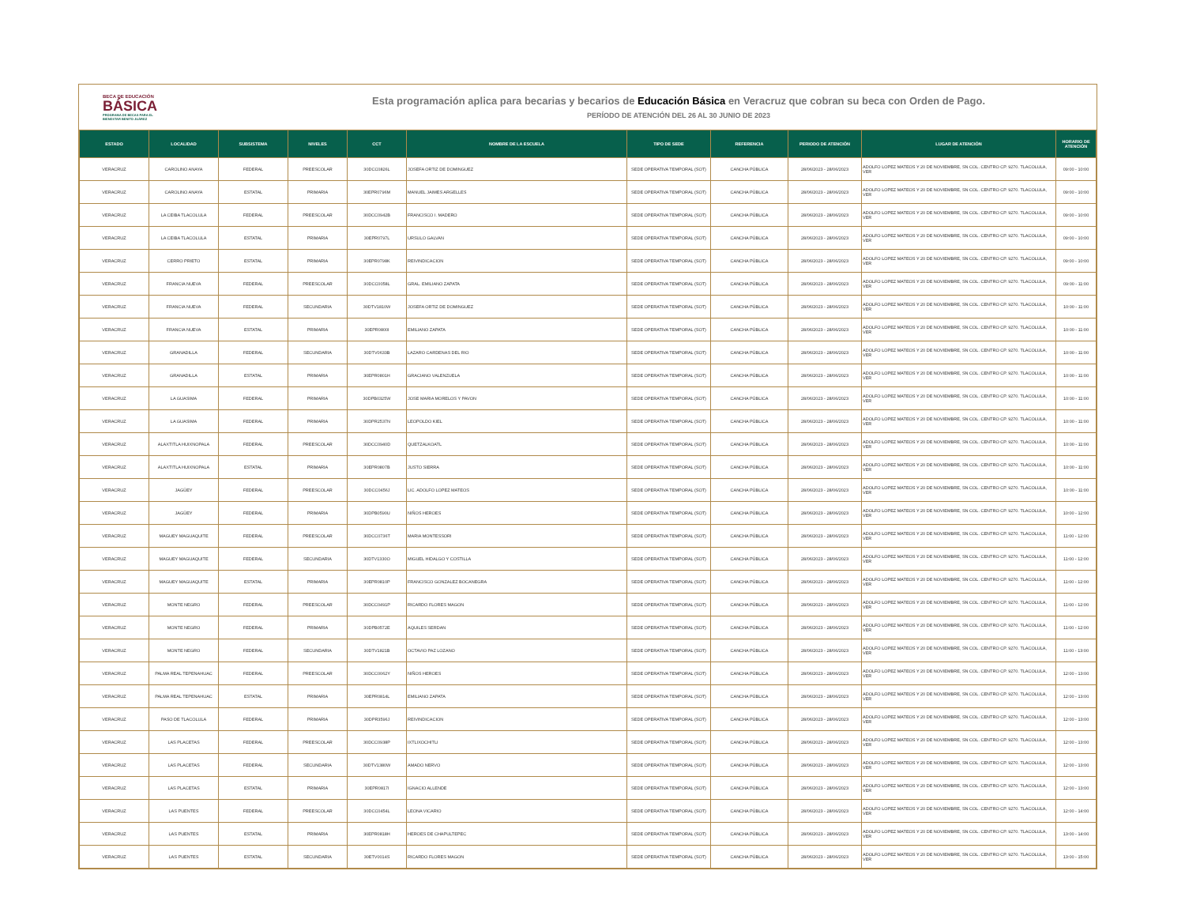BECA DE EDUCACIÓN
BÁSICA
PROGRAMA DE BECAS PARA EL
BIENESTAR BENITO JUÁREZ
Esta programación aplica para becarias y becarios de Educación Básica en Veracruz que cobran su beca con Orden de Pago.
PERÍODO DE ATENCIÓN DEL 26 AL 30 JUNIO DE 2023
| ESTADO | LOCALIDAD | SUBSISTEMA | NIVELES | CCT | NOMBRE DE LA ESCUELA | TIPO DE SEDE | REFERENCIA | PERIODO DE ATENCIÓN | LUGAR DE ATENCIÓN | HORARIO DE ATENCIÓN |
| --- | --- | --- | --- | --- | --- | --- | --- | --- | --- | --- |
| VERACRUZ | CAROLINO ANAYA | FEDERAL | PREESCOLAR | 30DCC0826L | JOSEFA ORTIZ DE DOMINGUEZ | SEDE OPERATIVA TEMPORAL (SOT) | CANCHA PÚBLICA | 28/06/2023 - 28/06/2023 | ADOLFO LOPEZ MATEOS Y 20 DE NOVIEMBRE, SN COL. CENTRO CP. 9270. TLACOLULA, VER | 09:00 - 10:00 |
| VERACRUZ | CAROLINO ANAYA | ESTATAL | PRIMARIA | 30EPR0796M | MANUEL JAIMES ARGELLES | SEDE OPERATIVA TEMPORAL (SOT) | CANCHA PÚBLICA | 28/06/2023 - 28/06/2023 | ADOLFO LOPEZ MATEOS Y 20 DE NOVIEMBRE, SN COL. CENTRO CP. 9270. TLACOLULA, VER | 09:00 - 10:00 |
| VERACRUZ | LA CEIBA TLACOLULA | FEDERAL | PREESCOLAR | 30DCC0942B | FRANCISCO I. MADERO | SEDE OPERATIVA TEMPORAL (SOT) | CANCHA PÚBLICA | 28/06/2023 - 28/06/2023 | ADOLFO LOPEZ MATEOS Y 20 DE NOVIEMBRE, SN COL. CENTRO CP. 9270. TLACOLULA, VER | 09:00 - 10:00 |
| VERACRUZ | LA CEIBA TLACOLULA | ESTATAL | PRIMARIA | 30EPR0797L | URSULO GALVAN | SEDE OPERATIVA TEMPORAL (SOT) | CANCHA PÚBLICA | 28/06/2023 - 28/06/2023 | ADOLFO LOPEZ MATEOS Y 20 DE NOVIEMBRE, SN COL. CENTRO CP. 9270. TLACOLULA, VER | 09:00 - 10:00 |
| VERACRUZ | CERRO PRIETO | ESTATAL | PRIMARIA | 30EPR0798K | REIVINDICACION | SEDE OPERATIVA TEMPORAL (SOT) | CANCHA PÚBLICA | 28/06/2023 - 28/06/2023 | ADOLFO LOPEZ MATEOS Y 20 DE NOVIEMBRE, SN COL. CENTRO CP. 9270. TLACOLULA, VER | 09:00 - 10:00 |
| VERACRUZ | FRANCIA NUEVA | FEDERAL | PREESCOLAR | 30DCC0058L | GRAL. EMILIANO ZAPATA | SEDE OPERATIVA TEMPORAL (SOT) | CANCHA PÚBLICA | 28/06/2023 - 28/06/2023 | ADOLFO LOPEZ MATEOS Y 20 DE NOVIEMBRE, SN COL. CENTRO CP. 9270. TLACOLULA, VER | 09:00 - 11:00 |
| VERACRUZ | FRANCIA NUEVA | FEDERAL | SECUNDARIA | 30DTV1810W | JOSEFA ORTIZ DE DOMINGUEZ | SEDE OPERATIVA TEMPORAL (SOT) | CANCHA PÚBLICA | 28/06/2023 - 28/06/2023 | ADOLFO LOPEZ MATEOS Y 20 DE NOVIEMBRE, SN COL. CENTRO CP. 9270. TLACOLULA, VER | 10:00 - 11:00 |
| VERACRUZ | FRANCIA NUEVA | ESTATAL | PRIMARIA | 30EPR0800I | EMILIANO ZAPATA | SEDE OPERATIVA TEMPORAL (SOT) | CANCHA PÚBLICA | 28/06/2023 - 28/06/2023 | ADOLFO LOPEZ MATEOS Y 20 DE NOVIEMBRE, SN COL. CENTRO CP. 9270. TLACOLULA, VER | 10:00 - 11:00 |
| VERACRUZ | GRANADILLA | FEDERAL | SECUNDARIA | 30DTV0633B | LAZARO CARDENAS DEL RIO | SEDE OPERATIVA TEMPORAL (SOT) | CANCHA PÚBLICA | 28/06/2023 - 28/06/2023 | ADOLFO LOPEZ MATEOS Y 20 DE NOVIEMBRE, SN COL. CENTRO CP. 9270. TLACOLULA, VER | 10:00 - 11:00 |
| VERACRUZ | GRANADILLA | ESTATAL | PRIMARIA | 30EPR0801H | GRACIANO VALENZUELA | SEDE OPERATIVA TEMPORAL (SOT) | CANCHA PÚBLICA | 28/06/2023 - 28/06/2023 | ADOLFO LOPEZ MATEOS Y 20 DE NOVIEMBRE, SN COL. CENTRO CP. 9270. TLACOLULA, VER | 10:00 - 11:00 |
| VERACRUZ | LA GUASIMA | FEDERAL | PRIMARIA | 30DPB0325W | JOSE MARIA MORELOS Y PAVON | SEDE OPERATIVA TEMPORAL (SOT) | CANCHA PÚBLICA | 28/06/2023 - 28/06/2023 | ADOLFO LOPEZ MATEOS Y 20 DE NOVIEMBRE, SN COL. CENTRO CP. 9270. TLACOLULA, VER | 10:00 - 11:00 |
| VERACRUZ | LA GUASIMA | FEDERAL | PRIMARIA | 30DPR2537N | LEOPOLDO KIEL | SEDE OPERATIVA TEMPORAL (SOT) | CANCHA PÚBLICA | 28/06/2023 - 28/06/2023 | ADOLFO LOPEZ MATEOS Y 20 DE NOVIEMBRE, SN COL. CENTRO CP. 9270. TLACOLULA, VER | 10:00 - 11:00 |
| VERACRUZ | ALAXTITLA HUIXNOPALA | FEDERAL | PREESCOLAR | 30DCC0940D | QUETZALKOATL | SEDE OPERATIVA TEMPORAL (SOT) | CANCHA PÚBLICA | 28/06/2023 - 28/06/2023 | ADOLFO LOPEZ MATEOS Y 20 DE NOVIEMBRE, SN COL. CENTRO CP. 9270. TLACOLULA, VER | 10:00 - 11:00 |
| VERACRUZ | ALAXTITLA HUIXNOPALA | ESTATAL | PRIMARIA | 30EPR0807B | JUSTO SIERRA | SEDE OPERATIVA TEMPORAL (SOT) | CANCHA PÚBLICA | 28/06/2023 - 28/06/2023 | ADOLFO LOPEZ MATEOS Y 20 DE NOVIEMBRE, SN COL. CENTRO CP. 9270. TLACOLULA, VER | 10:00 - 11:00 |
| VERACRUZ | JAGÜEY | FEDERAL | PREESCOLAR | 30DCC0456J | LIC. ADOLFO LOPEZ MATEOS | SEDE OPERATIVA TEMPORAL (SOT) | CANCHA PÚBLICA | 28/06/2023 - 28/06/2023 | ADOLFO LOPEZ MATEOS Y 20 DE NOVIEMBRE, SN COL. CENTRO CP. 9270. TLACOLULA, VER | 10:00 - 11:00 |
| VERACRUZ | JAGÜEY | FEDERAL | PRIMARIA | 30DPB0590U | NIÑOS HEROES | SEDE OPERATIVA TEMPORAL (SOT) | CANCHA PÚBLICA | 28/06/2023 - 28/06/2023 | ADOLFO LOPEZ MATEOS Y 20 DE NOVIEMBRE, SN COL. CENTRO CP. 9270. TLACOLULA, VER | 10:00 - 12:00 |
| VERACRUZ | MAGUEY MAGUAQUITE | FEDERAL | PREESCOLAR | 30DCC0736T | MARIA MONTESSORI | SEDE OPERATIVA TEMPORAL (SOT) | CANCHA PÚBLICA | 28/06/2023 - 28/06/2023 | ADOLFO LOPEZ MATEOS Y 20 DE NOVIEMBRE, SN COL. CENTRO CP. 9270. TLACOLULA, VER | 11:00 - 12:00 |
| VERACRUZ | MAGUEY MAGUAQUITE | FEDERAL | SECUNDARIA | 30DTV1330O | MIGUEL HIDALGO Y COSTILLA | SEDE OPERATIVA TEMPORAL (SOT) | CANCHA PÚBLICA | 28/06/2023 - 28/06/2023 | ADOLFO LOPEZ MATEOS Y 20 DE NOVIEMBRE, SN COL. CENTRO CP. 9270. TLACOLULA, VER | 11:00 - 12:00 |
| VERACRUZ | MAGUEY MAGUAQUITE | ESTATAL | PRIMARIA | 30EPR0810P | FRANCISCO GONZALEZ BOCANEGRA | SEDE OPERATIVA TEMPORAL (SOT) | CANCHA PÚBLICA | 28/06/2023 - 28/06/2023 | ADOLFO LOPEZ MATEOS Y 20 DE NOVIEMBRE, SN COL. CENTRO CP. 9270. TLACOLULA, VER | 11:00 - 12:00 |
| VERACRUZ | MONTE NEGRO | FEDERAL | PREESCOLAR | 30DCC0491P | RICARDO FLORES MAGON | SEDE OPERATIVA TEMPORAL (SOT) | CANCHA PÚBLICA | 28/06/2023 - 28/06/2023 | ADOLFO LOPEZ MATEOS Y 20 DE NOVIEMBRE, SN COL. CENTRO CP. 9270. TLACOLULA, VER | 11:00 - 12:00 |
| VERACRUZ | MONTE NEGRO | FEDERAL | PRIMARIA | 30DPB0572E | AQUILES SERDAN | SEDE OPERATIVA TEMPORAL (SOT) | CANCHA PÚBLICA | 28/06/2023 - 28/06/2023 | ADOLFO LOPEZ MATEOS Y 20 DE NOVIEMBRE, SN COL. CENTRO CP. 9270. TLACOLULA, VER | 11:00 - 12:00 |
| VERACRUZ | MONTE NEGRO | FEDERAL | SECUNDARIA | 30DTV1821B | OCTAVIO PAZ LOZANO | SEDE OPERATIVA TEMPORAL (SOT) | CANCHA PÚBLICA | 28/06/2023 - 28/06/2023 | ADOLFO LOPEZ MATEOS Y 20 DE NOVIEMBRE, SN COL. CENTRO CP. 9270. TLACOLULA, VER | 11:00 - 13:00 |
| VERACRUZ | PALMA REAL TEPENAHUAC | FEDERAL | PREESCOLAR | 30DCC0062Y | NIÑOS HEROES | SEDE OPERATIVA TEMPORAL (SOT) | CANCHA PÚBLICA | 28/06/2023 - 28/06/2023 | ADOLFO LOPEZ MATEOS Y 20 DE NOVIEMBRE, SN COL. CENTRO CP. 9270. TLACOLULA, VER | 12:00 - 13:00 |
| VERACRUZ | PALMA REAL TEPENAHUAC | ESTATAL | PRIMARIA | 30EPR0814L | EMILIANO ZAPATA | SEDE OPERATIVA TEMPORAL (SOT) | CANCHA PÚBLICA | 28/06/2023 - 28/06/2023 | ADOLFO LOPEZ MATEOS Y 20 DE NOVIEMBRE, SN COL. CENTRO CP. 9270. TLACOLULA, VER | 12:00 - 13:00 |
| VERACRUZ | PASO DE TLACOLULA | FEDERAL | PRIMARIA | 30DPR3596J | REIVINDICACION | SEDE OPERATIVA TEMPORAL (SOT) | CANCHA PÚBLICA | 28/06/2023 - 28/06/2023 | ADOLFO LOPEZ MATEOS Y 20 DE NOVIEMBRE, SN COL. CENTRO CP. 9270. TLACOLULA, VER | 12:00 - 13:00 |
| VERACRUZ | LAS PLACETAS | FEDERAL | PREESCOLAR | 30DCC0938P | IXTLIXOCHITLI | SEDE OPERATIVA TEMPORAL (SOT) | CANCHA PÚBLICA | 28/06/2023 - 28/06/2023 | ADOLFO LOPEZ MATEOS Y 20 DE NOVIEMBRE, SN COL. CENTRO CP. 9270. TLACOLULA, VER | 12:00 - 13:00 |
| VERACRUZ | LAS PLACETAS | FEDERAL | SECUNDARIA | 30DTV1380W | AMADO NERVO | SEDE OPERATIVA TEMPORAL (SOT) | CANCHA PÚBLICA | 28/06/2023 - 28/06/2023 | ADOLFO LOPEZ MATEOS Y 20 DE NOVIEMBRE, SN COL. CENTRO CP. 9270. TLACOLULA, VER | 12:00 - 13:00 |
| VERACRUZ | LAS PLACETAS | ESTATAL | PRIMARIA | 30EPR0817I | IGNACIO ALLENDE | SEDE OPERATIVA TEMPORAL (SOT) | CANCHA PÚBLICA | 28/06/2023 - 28/06/2023 | ADOLFO LOPEZ MATEOS Y 20 DE NOVIEMBRE, SN COL. CENTRO CP. 9270. TLACOLULA, VER | 12:00 - 13:00 |
| VERACRUZ | LAS PUENTES | FEDERAL | PREESCOLAR | 30DCC0454L | LEONA VICARIO | SEDE OPERATIVA TEMPORAL (SOT) | CANCHA PÚBLICA | 28/06/2023 - 28/06/2023 | ADOLFO LOPEZ MATEOS Y 20 DE NOVIEMBRE, SN COL. CENTRO CP. 9270. TLACOLULA, VER | 12:00 - 14:00 |
| VERACRUZ | LAS PUENTES | ESTATAL | PRIMARIA | 30EPR0818H | HEROES DE CHAPULTEPEC | SEDE OPERATIVA TEMPORAL (SOT) | CANCHA PÚBLICA | 28/06/2023 - 28/06/2023 | ADOLFO LOPEZ MATEOS Y 20 DE NOVIEMBRE, SN COL. CENTRO CP. 9270. TLACOLULA, VER | 13:00 - 14:00 |
| VERACRUZ | LAS PUENTES | ESTATAL | SECUNDARIA | 30ETV0014S | RICARDO FLORES MAGON | SEDE OPERATIVA TEMPORAL (SOT) | CANCHA PÚBLICA | 28/06/2023 - 28/06/2023 | ADOLFO LOPEZ MATEOS Y 20 DE NOVIEMBRE, SN COL. CENTRO CP. 9270. TLACOLULA, VER | 13:00 - 15:00 |